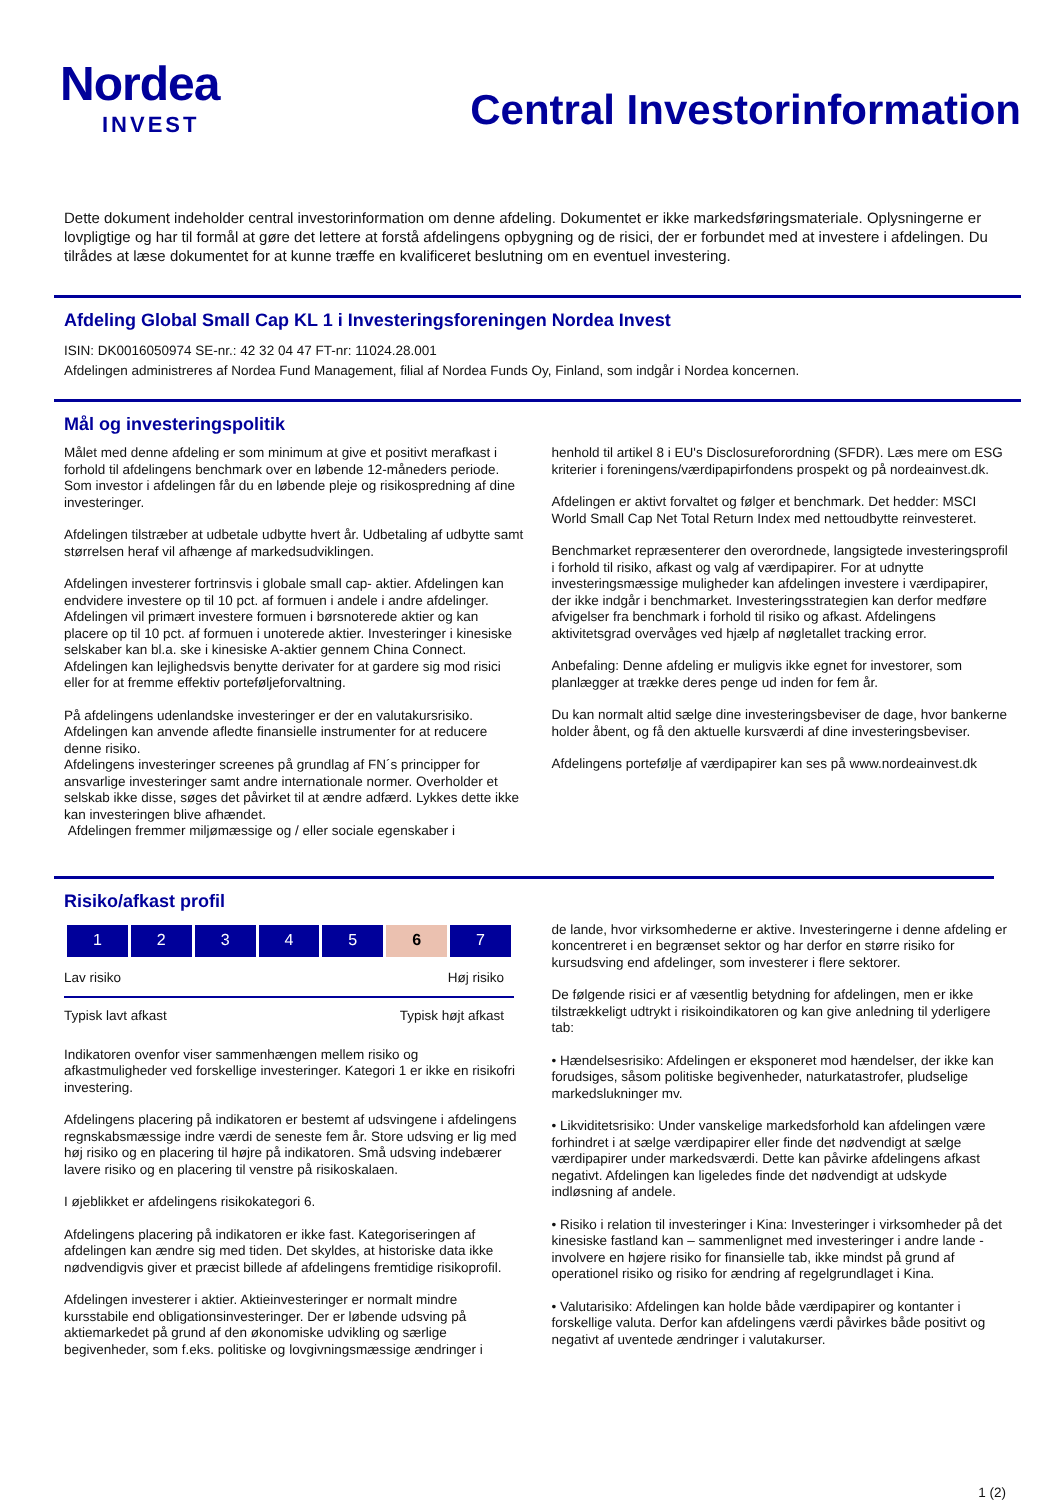Nordea
INVEST
Central Investorinformation
Dette dokument indeholder central investorinformation om denne afdeling. Dokumentet er ikke markedsføringsmateriale. Oplysningerne er lovpligtige og har til formål at gøre det lettere at forstå afdelingens opbygning og de risici, der er forbundet med at investere i afdelingen. Du tilrådes at læse dokumentet for at kunne træffe en kvalificeret beslutning om en eventuel investering.
Afdeling Global Small Cap KL 1 i Investeringsforeningen Nordea Invest
ISIN: DK0016050974 SE-nr.: 42 32 04 47 FT-nr: 11024.28.001
Afdelingen administreres af Nordea Fund Management, filial af Nordea Funds Oy, Finland, som indgår i Nordea koncernen.
Mål og investeringspolitik
Målet med denne afdeling er som minimum at give et positivt merafkast i forhold til afdelingens benchmark over en løbende 12-måneders periode. Som investor i afdelingen får du en løbende pleje og risikospredning af dine investeringer.
Afdelingen tilstræber at udbetale udbytte hvert år. Udbetaling af udbytte samt størrelsen heraf vil afhænge af markedsudviklingen.
Afdelingen investerer fortrinsvis i globale small cap- aktier. Afdelingen kan endvidere investere op til 10 pct. af formuen i andele i andre afdelinger. Afdelingen vil primært investere formuen i børsnoterede aktier og kan placere op til 10 pct. af formuen i unoterede aktier. Investeringer i kinesiske selskaber kan bl.a. ske i kinesiske A-aktier gennem China Connect.
Afdelingen kan lejlighedsvis benytte derivater for at gardere sig mod risici eller for at fremme effektiv porteføljeforvaltning.
På afdelingens udenlandske investeringer er der en valutakursrisiko. Afdelingen kan anvende afledte finansielle instrumenter for at reducere denne risiko.
Afdelingens investeringer screenes på grundlag af FN´s principper for ansvarlige investeringer samt andre internationale normer. Overholder et selskab ikke disse, søges det påvirket til at ændre adfærd. Lykkes dette ikke kan investeringen blive afhændet.
Afdelingen fremmer miljømæssige og / eller sociale egenskaber i
henhold til artikel 8 i EU's Disclosureforordning (SFDR). Læs mere om ESG kriterier i foreningens/værdipapirfondens prospekt og på nordeainvest.dk.
Afdelingen er aktivt forvaltet og følger et benchmark. Det hedder: MSCI World Small Cap Net Total Return Index med nettoudbytte reinvesteret.
Benchmarket repræsenterer den overordnede, langsigtede investeringsprofil i forhold til risiko, afkast og valg af værdipapirer. For at udnytte investeringsmæssige muligheder kan afdelingen investere i værdipapirer, der ikke indgår i benchmarket. Investeringsstrategien kan derfor medføre afvigelser fra benchmark i forhold til risiko og afkast. Afdelingens aktivitetsgrad overvåges ved hjælp af nøgletallet tracking error.
Anbefaling: Denne afdeling er muligvis ikke egnet for investorer, som planlægger at trække deres penge ud inden for fem år.
Du kan normalt altid sælge dine investeringsbeviser de dage, hvor bankerne holder åbent, og få den aktuelle kursværdi af dine investeringsbeviser.
Afdelingens portefølje af værdipapirer kan ses på www.nordeainvest.dk
Risiko/afkast profil
| 1 | 2 | 3 | 4 | 5 | 6 | 7 |
Lav risiko Høj risiko
Typisk lavt afkast Typisk højt afkast
Indikatoren ovenfor viser sammenhængen mellem risiko og afkastmuligheder ved forskellige investeringer. Kategori 1 er ikke en risikofri investering.
Afdelingens placering på indikatoren er bestemt af udsvingene i afdelingens regnskabsmæssige indre værdi de seneste fem år. Store udsving er lig med høj risiko og en placering til højre på indikatoren. Små udsving indebærer lavere risiko og en placering til venstre på risikoskalaen.
I øjeblikket er afdelingens risikokategori 6.
Afdelingens placering på indikatoren er ikke fast. Kategoriseringen af afdelingen kan ændre sig med tiden. Det skyldes, at historiske data ikke nødvendigvis giver et præcist billede af afdelingens fremtidige risikoprofil.
Afdelingen investerer i aktier. Aktieinvesteringer er normalt mindre kursstabile end obligationsinvesteringer. Der er løbende udsving på aktiemarkedet på grund af den økonomiske udvikling og særlige begivenheder, som f.eks. politiske og lovgivningsmæssige ændringer i
de lande, hvor virksomhederne er aktive. Investeringerne i denne afdeling er koncentreret i en begrænset sektor og har derfor en større risiko for kursudsving end afdelinger, som investerer i flere sektorer.
De følgende risici er af væsentlig betydning for afdelingen, men er ikke tilstrækkeligt udtrykt i risikoindikatoren og kan give anledning til yderligere tab:
• Hændelsesrisiko: Afdelingen er eksponeret mod hændelser, der ikke kan forudsiges, såsom politiske begivenheder, naturkatastrofer, pludselige markedslukninger mv.
• Likviditetsrisiko: Under vanskelige markedsforhold kan afdelingen være forhindret i at sælge værdipapirer eller finde det nødvendigt at sælge værdipapirer under markedsværdi. Dette kan påvirke afdelingens afkast negativt. Afdelingen kan ligeledes finde det nødvendigt at udskyde indløsning af andele.
• Risiko i relation til investeringer i Kina: Investeringer i virksomheder på det kinesiske fastland kan – sammenlignet med investeringer i andre lande - involvere en højere risiko for finansielle tab, ikke mindst på grund af operationel risiko og risiko for ændring af regelgrundlaget i Kina.
• Valutarisiko: Afdelingen kan holde både værdipapirer og kontanter i forskellige valuta. Derfor kan afdelingens værdi påvirkes både positivt og negativt af uventede ændringer i valutakurser.
1 (2)